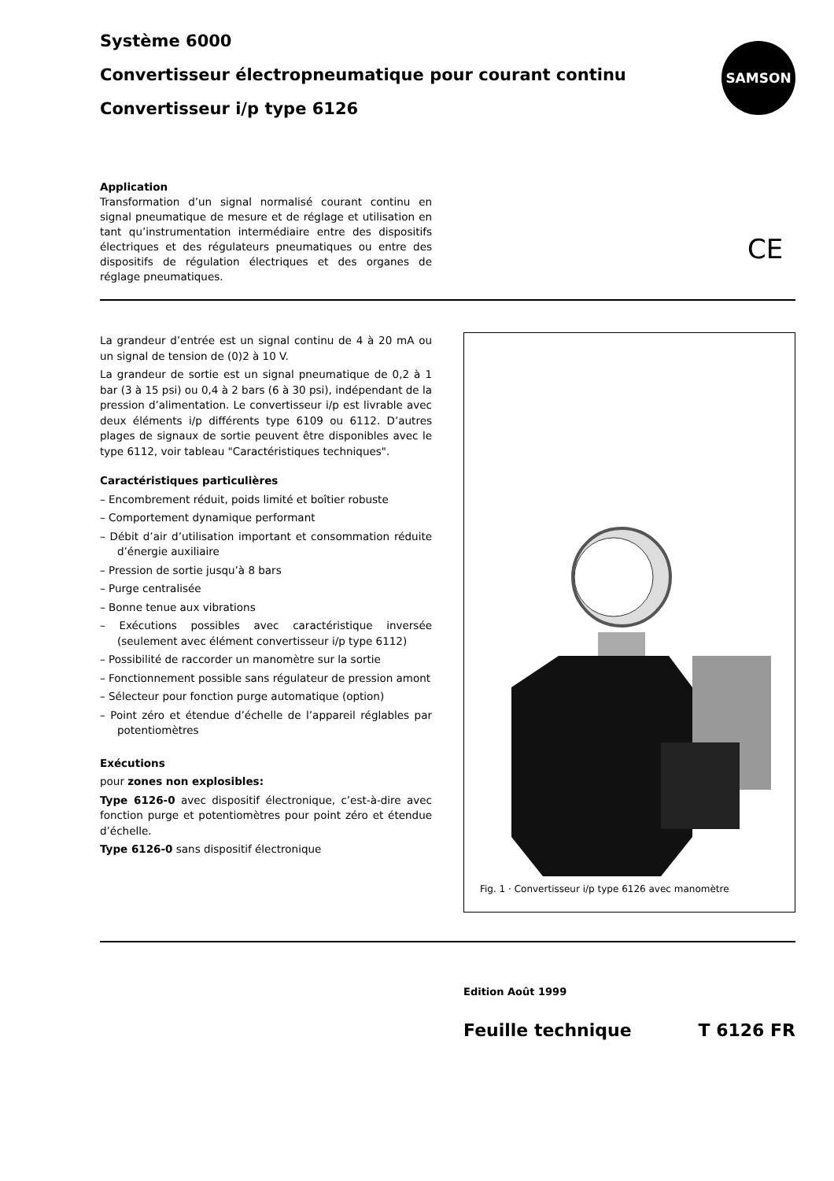Système 6000
Convertisseur électropneumatique pour courant continu
Convertisseur i/p type 6126
SAMSON
Application
Transformation d’un signal normalisé courant continu en signal pneumatique de mesure et de réglage et utilisation en tant qu’instrumentation intermédiaire entre des dispositifs électriques et des régulateurs pneumatiques ou entre des dispositifs de régulation électriques et des organes de réglage pneumatiques.
CE
La grandeur d’entrée est un signal continu de 4 à 20 mA ou un signal de tension de (0)2 à 10 V.
La grandeur de sortie est un signal pneumatique de 0,2 à 1 bar (3 à 15 psi) ou 0,4 à 2 bars (6 à 30 psi), indépendant de la pression d’alimentation. Le convertisseur i/p est livrable avec deux éléments i/p différents type 6109 ou 6112. D’autres plages de signaux de sortie peuvent être disponibles avec le type 6112, voir tableau "Caractéristiques techniques".
Caractéristiques particulières
– Encombrement réduit, poids limité et boîtier robuste
– Comportement dynamique performant
– Débit d’air d’utilisation important et consommation réduite d’énergie auxiliaire
– Pression de sortie jusqu’à 8 bars
– Purge centralisée
– Bonne tenue aux vibrations
– Exécutions possibles avec caractéristique inversée (seulement avec élément convertisseur i/p type 6112)
– Possibilité de raccorder un manomètre sur la sortie
– Fonctionnement possible sans régulateur de pression amont
– Sélecteur pour fonction purge automatique (option)
– Point zéro et étendue d’échelle de l’appareil réglables par potentiomètres
Exécutions
pour zones non explosibles:
Type 6126-0 avec dispositif électronique, c’est-à-dire avec fonction purge et potentiomètres pour point zéro et étendue d’échelle.
Type 6126-0 sans dispositif électronique
Fig. 1 · Convertisseur i/p type 6126 avec manomètre
Edition Août 1999
Feuille technique T 6126 FR